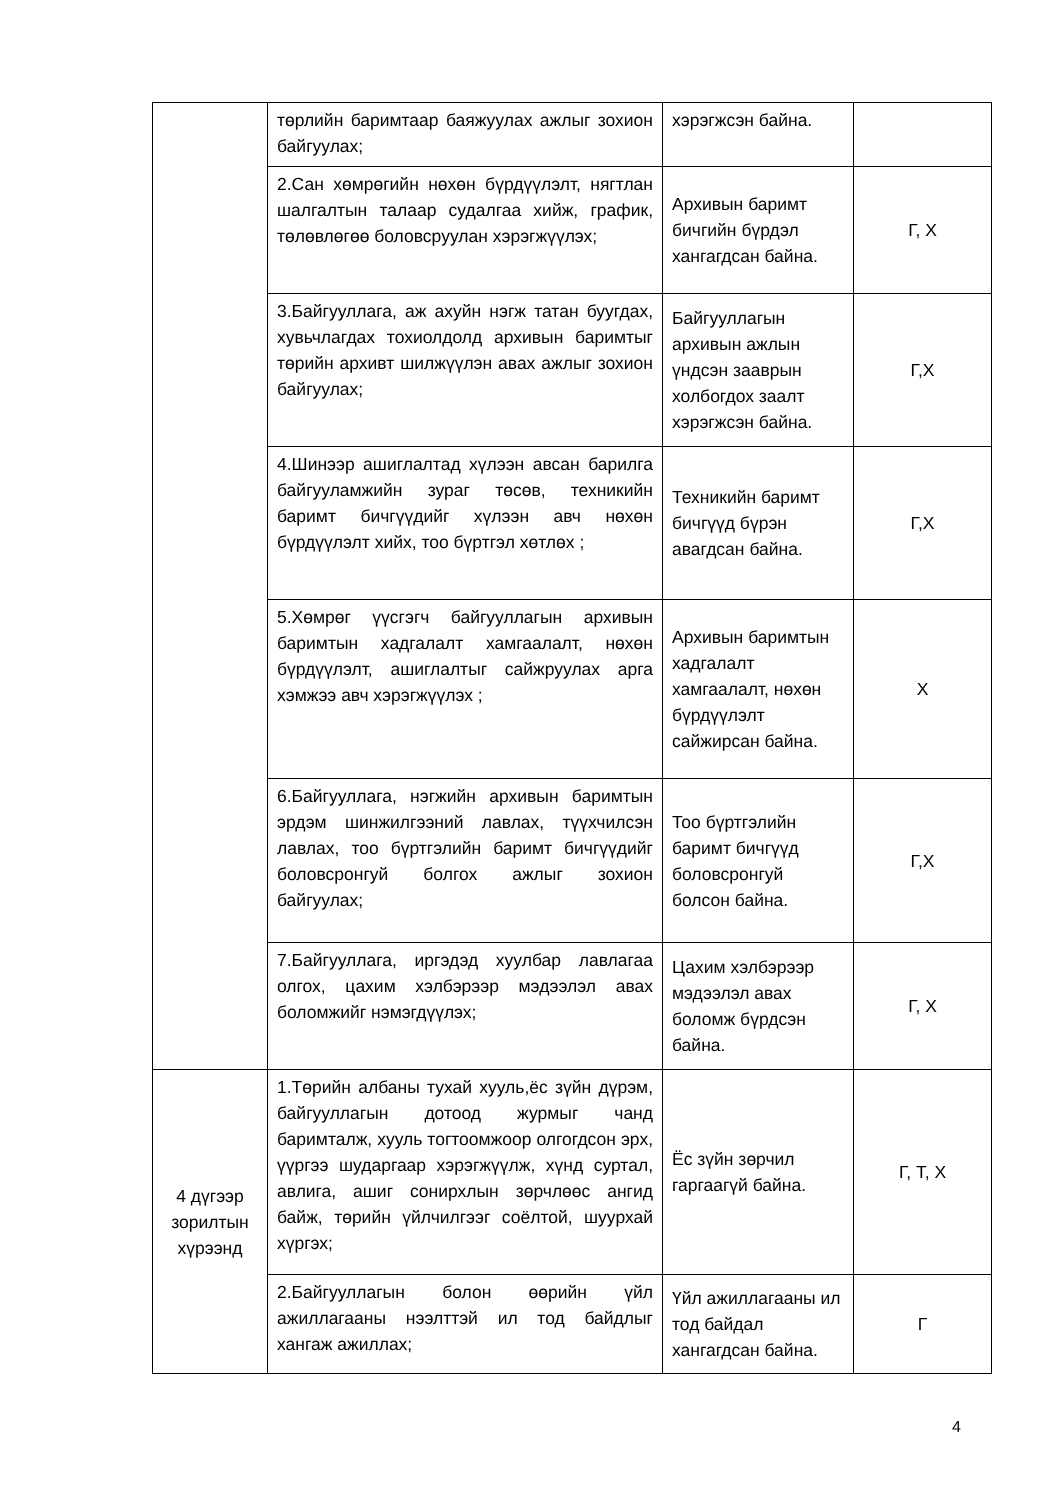| | төрлийн баримтаар баяжуулах ажлыг зохион байгуулах; | хэрэгжсэн байна. | |
| | 2.Сан хөмрөгийн нөхөн бүрдүүлэлт, нягтлан шалгалтын талаар судалгаа хийж, график, төлөвлөгөө боловсруулан хэрэгжүүлэх; | Архивын баримт бичгийн бүрдэл хангагдсан байна. | Г, Х |
| | 3.Байгууллага, аж ахуйн нэгж татан буугдах, хувьчлагдах тохиолдолд архивын баримтыг төрийн архивт шилжүүлэн авах ажлыг зохион байгуулах; | Байгууллагын архивын ажлын үндсэн зааврын холбогдох заалт хэрэгжсэн байна. | Г,Х |
| | 4.Шинээр ашиглалтад хүлээн авсан барилга байгууламжийн зураг төсөв, техникийн баримт бичгүүдийг хүлээн авч нөхөн бүрдүүлэлт хийх, тоо бүртгэл хөтлөх ; | Техникийн баримт бичгүүд бүрэн авагдсан байна. | Г,Х |
| | 5.Хөмрөг үүсгэгч байгууллагын архивын баримтын хадгалалт хамгаалалт, нөхөн бүрдүүлэлт, ашиглалтыг сайжруулах арга хэмжээ авч хэрэгжүүлэх ; | Архивын баримтын хадгалалт хамгаалалт, нөхөн бүрдүүлэлт сайжирсан байна. | Х |
| | 6.Байгууллага, нэгжийн архивын баримтын эрдэм шинжилгээний лавлах, түүхчилсэн лавлах, тоо бүртгэлийн баримт бичгүүдийг боловсронгуй болгох ажлыг зохион байгуулах; | Тоо бүртгэлийн баримт бичгүүд боловсронгуй болсон байна. | Г,Х |
| | 7.Байгууллага, иргэдэд хуулбар лавлагаа олгох, цахим хэлбэрээр мэдээлэл авах боломжийг нэмэгдүүлэх; | Цахим хэлбэрээр мэдээлэл авах боломж бүрдсэн байна. | Г, Х |
| 4 дүгээр зорилтын хүрээнд | 1.Төрийн албаны тухай хууль,ёс зүйн дүрэм, байгууллагын дотоод журмыг чанд баримталж, хууль тогтоомжоор олгогдсон эрх, үүргээ шударгаар хэрэгжүүлж, хүнд суртал, авлига, ашиг сонирхлын зөрчлөөс ангид байж, төрийн үйлчилгээг соёлтой, шуурхай хүргэх; | Ёс зүйн зөрчил гаргаагүй байна. | Г, Т, Х |
| | 2.Байгууллагын болон өөрийн үйл ажиллагааны нээлттэй ил тод байдлыг хангаж ажиллах; | Үйл ажиллагааны ил тод байдал хангагдсан байна. | Г |
4